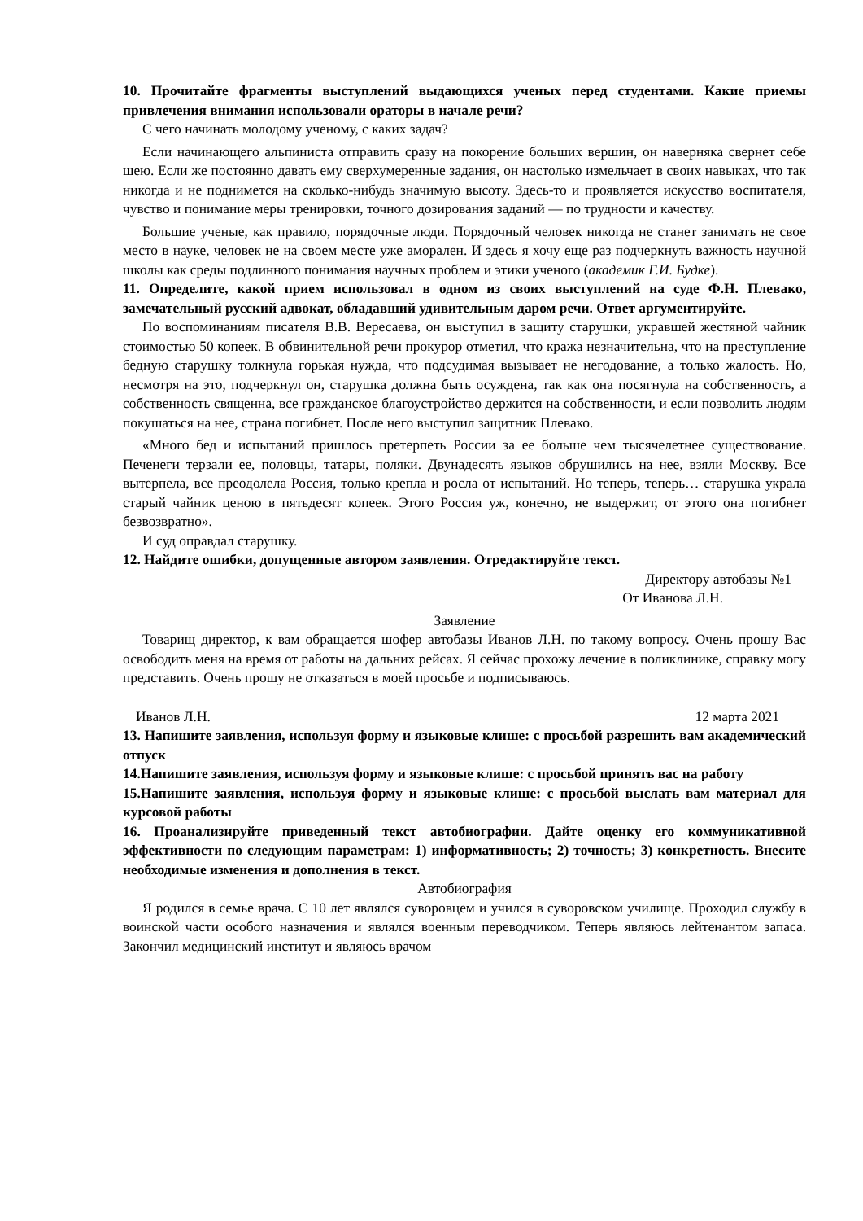10. Прочитайте фрагменты выступлений выдающихся ученых перед студентами. Какие приемы привлечения внимания использовали ораторы в начале речи?
С чего начинать молодому ученому, с каких задач?
Если начинающего альпиниста отправить сразу на покорение больших вершин, он наверняка свернет себе шею. Если же постоянно давать ему сверхумеренные задания, он настолько измельчает в своих навыках, что так никогда и не поднимется на сколько-нибудь значимую высоту. Здесь-то и проявляется искусство воспитателя, чувство и понимание меры тренировки, точного дозирования заданий — по трудности и качеству.
Большие ученые, как правило, порядочные люди. Порядочный человек никогда не станет занимать не свое место в науке, человек не на своем месте уже аморален. И здесь я хочу еще раз подчеркнуть важность научной школы как среды подлинного понимания научных проблем и этики ученого (академик Г.И. Будке).
11. Определите, какой прием использовал в одном из своих выступлений на суде Ф.Н. Плевако, замечательный русский адвокат, обладавший удивительным даром речи. Ответ аргументируйте.
По воспоминаниям писателя В.В. Вересаева, он выступил в защиту старушки, укравшей жестяной чайник стоимостью 50 копеек. В обвинительной речи прокурор отметил, что кража незначительна, что на преступление бедную старушку толкнула горькая нужда, что подсудимая вызывает не негодование, а только жалость. Но, несмотря на это, подчеркнул он, старушка должна быть осуждена, так как она посягнула на собственность, а собственность священна, все гражданское благоустройство держится на собственности, и если позволить людям покушаться на нее, страна погибнет. После него выступил защитник Плевако.
«Много бед и испытаний пришлось претерпеть России за ее больше чем тысячелетнее существование. Печенеги терзали ее, половцы, татары, поляки. Двунадесять языков обрушились на нее, взяли Москву. Все вытерпела, все преодолела Россия, только крепла и росла от испытаний. Но теперь, теперь… старушка украла старый чайник ценою в пятьдесят копеек. Этого Россия уж, конечно, не выдержит, от этого она погибнет безвозвратно».
И суд оправдал старушку.
12. Найдите ошибки, допущенные автором заявления. Отредактируйте текст.
Директору автобазы №1
От Иванова Л.Н.
Заявление
Товарищ директор, к вам обращается шофер автобазы Иванов Л.Н. по такому вопросу. Очень прошу Вас освободить меня на время от работы на дальних рейсах. Я сейчас прохожу лечение в поликлинике, справку могу представить. Очень прошу не отказаться в моей просьбе и подписываюсь.
Иванов Л.Н. 12 марта 2021
13. Напишите заявления, используя форму и языковые клише: с просьбой разрешить вам академический отпуск
14.Напишите заявления, используя форму и языковые клише: с просьбой принять вас на работу
15.Напишите заявления, используя форму и языковые клише: с просьбой выслать вам материал для курсовой работы
16. Проанализируйте приведенный текст автобиографии. Дайте оценку его коммуникативной эффективности по следующим параметрам: 1) информативность; 2) точность; 3) конкретность. Внесите необходимые изменения и дополнения в текст.
Автобиография
Я родился в семье врача. С 10 лет являлся суворовцем и учился в суворовском училище. Проходил службу в воинской части особого назначения и являлся военным переводчиком. Теперь являюсь лейтенантом запаса. Закончил медицинский институт и являюсь врачом